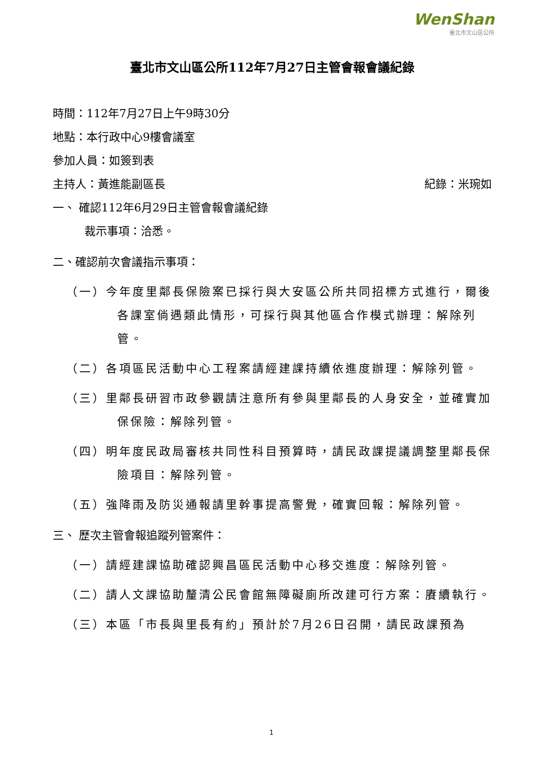WenShan
臺北市文山區公所
臺北市文山區公所112年7月27日主管會報會議紀錄
時間：112年7月27日上午9時30分
地點：本行政中心9樓會議室
參加人員：如簽到表
主持人：黃進能副區長 紀錄：米琬如
一、 確認112年6月29日主管會報會議紀錄
裁示事項：洽悉。
二、確認前次會議指示事項：
（一）今年度里鄰長保險案已採行與大安區公所共同招標方式進行，爾後各課室倘遇類此情形，可採行與其他區合作模式辦理：解除列管。
（二）各項區民活動中心工程案請經建課持續依進度辦理：解除列管。
（三）里鄰長研習市政參觀請注意所有參與里鄰長的人身安全，並確實加保保險：解除列管。
（四）明年度民政局審核共同性科目預算時，請民政課提議調整里鄰長保險項目：解除列管。
（五）強降雨及防災通報請里幹事提高警覺，確實回報：解除列管。
三、 歷次主管會報追蹤列管案件：
（一）請經建課協助確認興昌區民活動中心移交進度：解除列管。
（二）請人文課協助釐清公民會館無障礙廁所改建可行方案：賡續執行。
（三）本區「市長與里長有約」預計於7月26日召開，請民政課預為
1